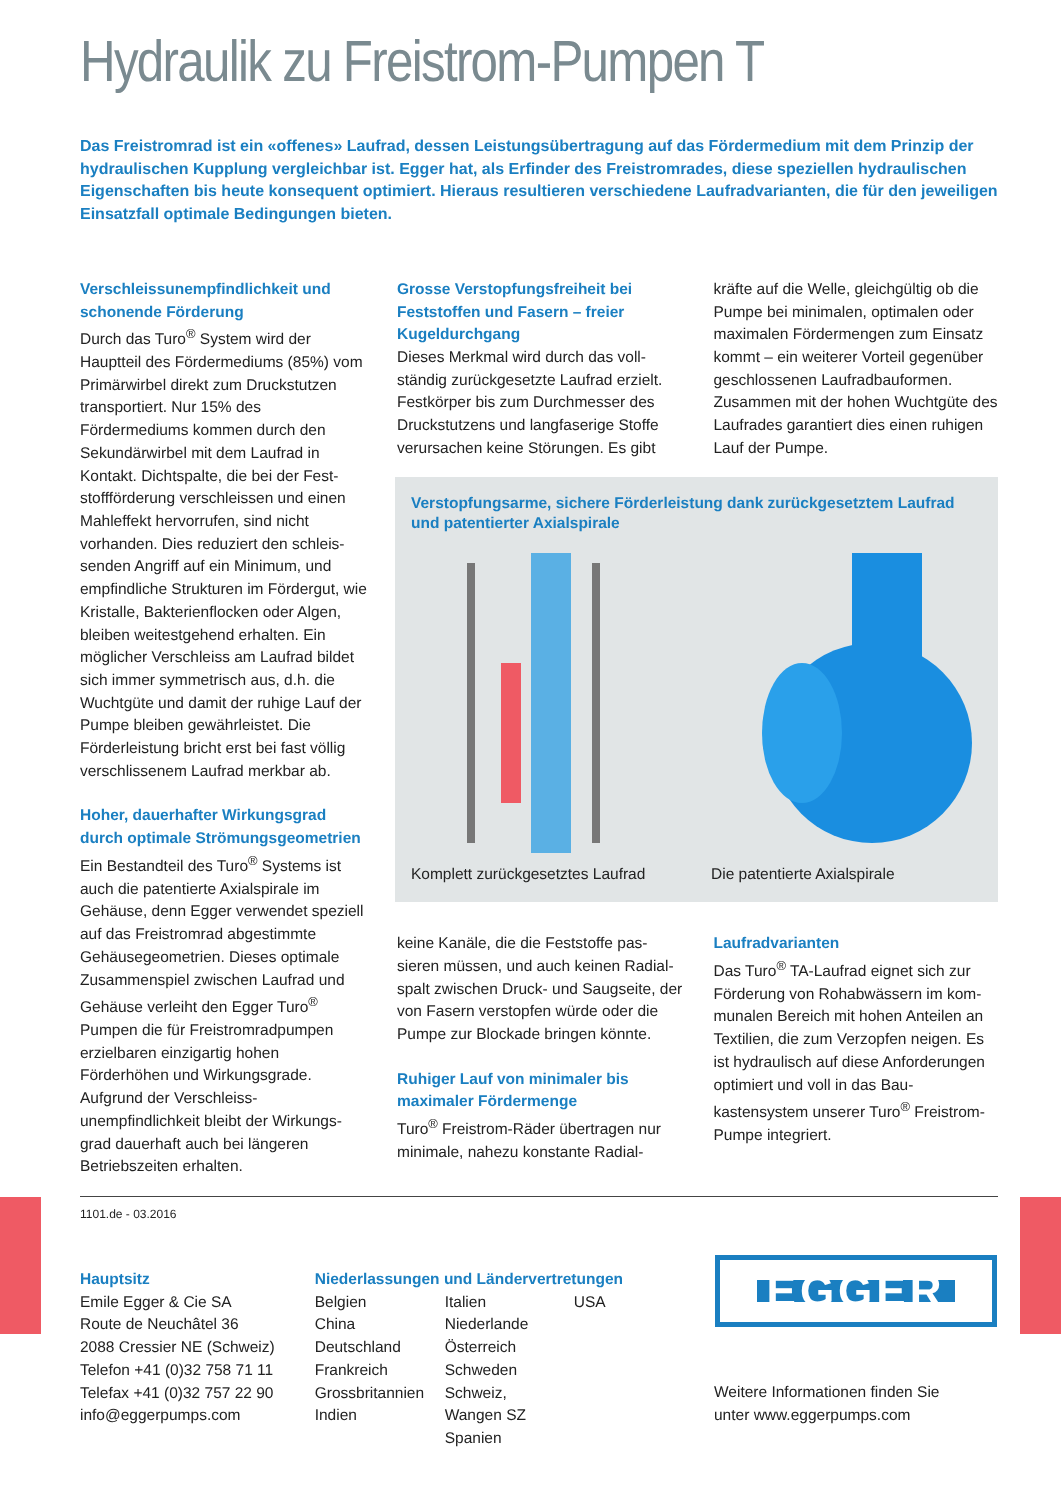Hydraulik zu Freistrom-Pumpen T
Das Freistromrad ist ein «offenes» Laufrad, dessen Leistungsübertragung auf das Fördermedium mit dem Prinzip der hydraulischen Kupplung vergleichbar ist. Egger hat, als Erfinder des Freistromrades, diese speziellen hydraulischen Eigenschaften bis heute konsequent optimiert. Hieraus resultieren verschiedene Laufradvarianten, die für den jeweiligen Einsatzfall optimale Bedingungen bieten.
Verschleissunempfindlichkeit und schonende Förderung
Durch das Turo<sup>®</sup> System wird der Hauptteil des Fördermediums (85%) vom Primärwirbel direkt zum Druck­stutzen transportiert. Nur 15% des Fördermediums kommen durch den Sekundärwirbel mit dem Laufrad in Kontakt. Dichtspalte, die bei der Fest­stoffförderung verschleissen und einen Mahleffekt hervorrufen, sind nicht vorhanden. Dies reduziert den schleis­senden Angriff auf ein Minimum, und empfindliche Strukturen im Fördergut, wie Kristalle, Bakterienflocken oder Algen, bleiben weitestgehend erhalten. Ein möglicher Verschleiss am Laufrad bildet sich immer symmetrisch aus, d.h. die Wuchtgüte und damit der ruhige Lauf der Pumpe bleiben gewährleistet. Die Förderleistung bricht erst bei fast völlig verschlissenem Laufrad merkbar ab.
Hoher, dauerhafter Wirkungsgrad durch optimale Strömungsgeometrien
Ein Bestandteil des Turo<sup>®</sup> Systems ist auch die patentierte Axialspirale im Gehäuse, denn Egger verwendet speziell auf das Freistromrad abge­stimmte Gehäusegeometrien. Dieses optimale Zusammenspiel zwischen Laufrad und Gehäuse verleiht den Egger Turo<sup>®</sup> Pumpen die für Freistrom­radpumpen erzielbaren einzigartig hohen Förderhöhen und Wirkungs­grade. Aufgrund der Verschleiss­unempfindlichkeit bleibt der Wirkungs­grad dauerhaft auch bei längeren Betriebszeiten erhalten.
Grosse Verstopfungsfreiheit bei Feststoffen und Fasern – freier Kugeldurchgang
Dieses Merkmal wird durch das voll­ständig zurückgesetzte Laufrad erzielt. Festkörper bis zum Durchmesser des Druckstutzens und langfaserige Stoffe verursachen keine Störungen. Es gibt
kräfte auf die Welle, gleichgültig ob die Pumpe bei minimalen, optimalen oder maximalen Fördermengen zum Einsatz kommt – ein weiterer Vorteil gegenüber geschlossenen Laufradbauformen. Zusammen mit der hohen Wuchtgüte des Laufrades garantiert dies einen ruhigen Lauf der Pumpe.
Verstopfungsarme, sichere Förderleistung dank zurückgesetztem Laufrad und patentierter Axialspirale
Komplett zurückgesetztes Laufrad Die patentierte Axialspirale
keine Kanäle, die die Feststoffe pas­sieren müssen, und auch keinen Radial­spalt zwischen Druck- und Saugseite, der von Fasern verstopfen würde oder die Pumpe zur Blockade bringen könnte.
Ruhiger Lauf von minimaler bis maximaler Fördermenge
Turo<sup>®</sup> Freistrom-Räder übertragen nur minimale, nahezu konstante Radial-
Laufradvarianten
Das Turo<sup>®</sup> TA-Laufrad eignet sich zur Förderung von Rohabwässern im kom­munalen Bereich mit hohen Anteilen an Textilien, die zum Verzopfen neigen. Es ist hydraulisch auf diese Anforde­rungen optimiert und voll in das Bau­kastensystem unserer Turo<sup>®</sup> Freistrom-Pumpe integriert.
1101.de - 03.2016
Hauptsitz
Emile Egger & Cie SA
Route de Neuchâtel 36
2088 Cressier NE (Schweiz)
Telefon +41 (0)32 758 71 11
Telefax +41 (0)32 757 22 90
info@eggerpumps.com
Niederlassungen und Ländervertretungen
Belgien
China
Deutschland
Frankreich
Grossbritannien
Indien
Italien
Niederlande
Österreich
Schweden
Schweiz, Wangen SZ
Spanien
USA
EGGER
Weitere Informationen finden Sie
unter www.eggerpumps.com